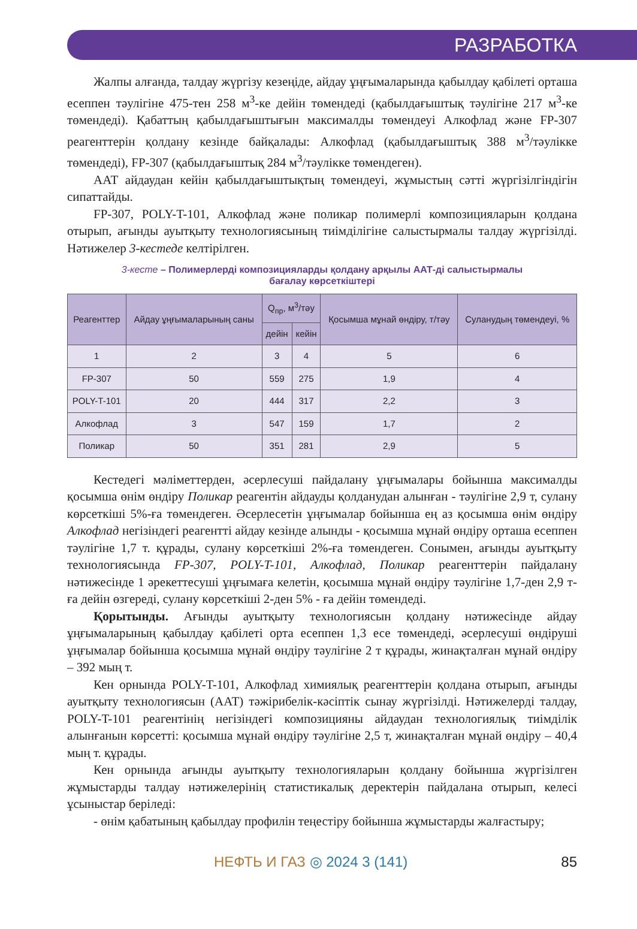РАЗРАБОТКА
Жалпы алғанда, талдау жүргізу кезеңіде, айдау ұңғымаларында қабылдау қабілеті орташа есеппен тәулігіне 475-тен 258 м<sup>3</sup>-ке дейін төмендеді (қабылдағыштық тәулігіне 217 м<sup>3</sup>-ке төмендеді). Қабаттың қабылдағыштығын максималды төмендеуі Алкофлад және FP-307 реагенттерін қолдану кезінде байқалады: Алкофлад (қабылдағыштық 388 м<sup>3</sup>/тәулікке төмендеді), FP-307 (қабылдағыштық 284 м<sup>3</sup>/тәулікке төмендеген).
ААТ айдаудан кейін қабылдағыштықтың төмендеуі, жұмыстың сәтті жүргізілгіндігін сипаттайды.
FP-307, POLY-T-101, Алкофлад және поликар полимерлі композицияларын қолдана отырып, ағынды ауытқыту технологиясының тиімділігіне салыстырмалы талдау жүргізілді. Нәтижелер 3-кестеде келтірілген.
3-кесте – Полимерлерді композицияларды қолдану арқылы ААТ-ді салыстырмалы
бағалау көрсеткіштері
| Реагенттер | Айдау ұңғымаларының саны | Q<sub>пр</sub>, м<sup>3</sup>/тәу | | Қосымша мұнай өндіру, т/тәу | Суланудың төмендеуі, % |
| --- | --- | --- | --- | --- | --- |
| | | дейін | кейін | | |
| 1 | 2 | 3 | 4 | 5 | 6 |
| FP-307 | 50 | 559 | 275 | 1,9 | 4 |
| POLY-T-101 | 20 | 444 | 317 | 2,2 | 3 |
| Алкофлад | 3 | 547 | 159 | 1,7 | 2 |
| Поликар | 50 | 351 | 281 | 2,9 | 5 |
Кестедегі мәліметтерден, әсерлесуші пайдалану ұңғымалары бойынша максималды қосымша өнім өндіру Поликар реагентін айдауды қолданудан алынған - тәулігіне 2,9 т, сулану көрсеткіші 5%-ға төмендеген. Әсерлесетін ұңғымалар бойынша ең аз қосымша өнім өндіру Алкофлад негізіндегі реагентті айдау кезінде алынды - қосымша мұнай өндіру орташа есеппен тәулігіне 1,7 т. құрады, сулану көрсеткіші 2%-ға төмендеген. Сонымен, ағынды ауытқыту технологиясында FP-307, POLY-T-101, Алкофлад, Поликар реагенттерін пайдалану нәтижесінде 1 әрекеттесуші ұңғымаға келетін, қосымша мұнай өндіру тәулігіне 1,7-ден 2,9 т-ға дейін өзгереді, сулану көрсеткіші 2-ден 5% - ға дейін төмендеді.
Қорытынды. Ағынды ауытқыту технологиясын қолдану нәтижесінде айдау ұңғымаларының қабылдау қабілеті орта есеппен 1,3 есе төмендеді, әсерлесуші өндіруші ұңғымалар бойынша қосымша мұнай өндіру тәулігіне 2 т құрады, жинақталған мұнай өндіру – 392 мың т.
Кен орнында POLY-T-101, Алкофлад химиялық реагенттерін қолдана отырып, ағынды ауытқыту технологиясын (ААТ) тәжірибелік-кәсіптік сынау жүргізілді. Нәтижелерді талдау, POLY-T-101 реагентінің негізіндегі композицияны айдаудан технологиялық тиімділік алынғанын көрсетті: қосымша мұнай өндіру тәулігіне 2,5 т, жинақталған мұнай өндіру – 40,4 мың т. құрады.
Кен орнында ағынды ауытқыту технологияларын қолдану бойынша жүргізілген жұмыстарды талдау нәтижелерінің статистикалық деректерін пайдалана отырып, келесі ұсыныстар беріледі:
- өнім қабатының қабылдау профилін теңестіру бойынша жұмыстарды жалғастыру;
НЕФТЬ И ГАЗ ◎ 2024 3 (141) 85